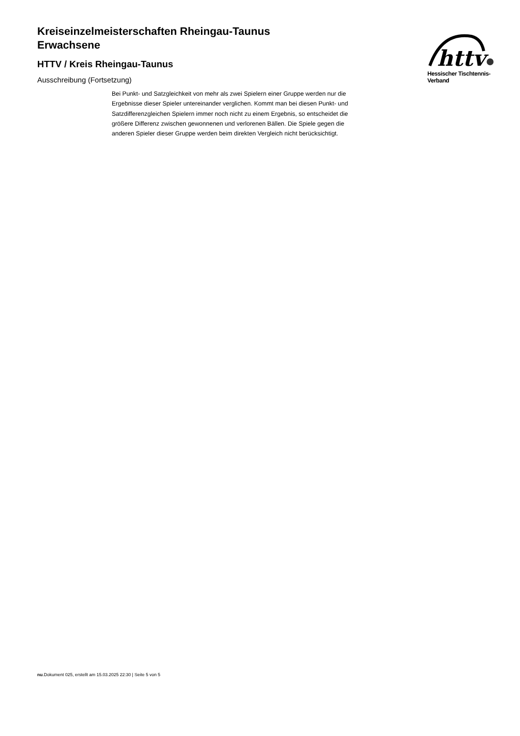Kreiseinzelmeisterschaften Rheingau-Taunus
Erwachsene
HTTV / Kreis Rheingau-Taunus
Ausschreibung (Fortsetzung)
httv
Hessischer Tischtennis-Verband
Bei Punkt- und Satzgleichkeit von mehr als zwei Spielern einer Gruppe werden nur die Ergebnisse dieser Spieler untereinander verglichen. Kommt man bei diesen Punkt- und Satzdifferenzgleichen Spielern immer noch nicht zu einem Ergebnis, so entscheidet die größere Differenz zwischen gewonnenen und verlorenen Bällen. Die Spiele gegen die anderen Spieler dieser Gruppe werden beim direkten Vergleich nicht berücksichtigt.
nu.Dokument 025, erstellt am 15.03.2025 22:30 | Seite 5 von 5